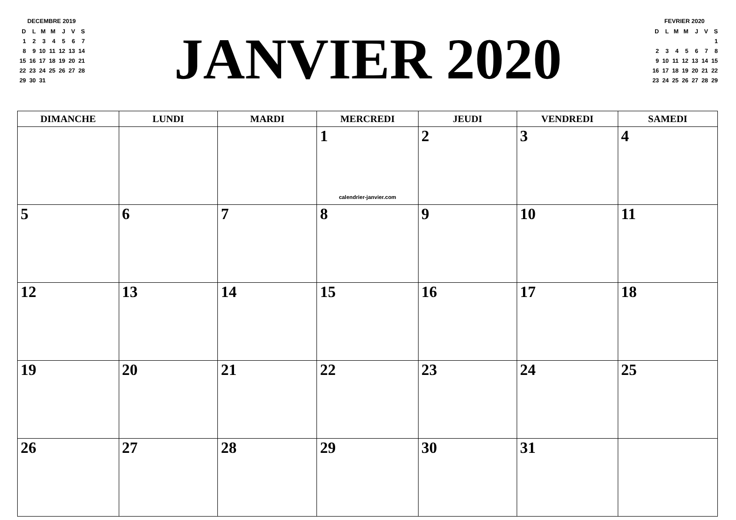DECEMBRE 2019
| D | L | M | M | J | V | S |
| 1 | 2 | 3 | 4 | 5 | 6 | 7 |
| 8 | 9 | 10 | 11 | 12 | 13 | 14 |
| 15 | 16 | 17 | 18 | 19 | 20 | 21 |
| 22 | 23 | 24 | 25 | 26 | 27 | 28 |
| 29 | 30 | 31 | | | | |
JANVIER 2020
FEVRIER 2020
| D | L | M | M | J | V | S |
| | | | | | | 1 |
| 2 | 3 | 4 | 5 | 6 | 7 | 8 |
| 9 | 10 | 11 | 12 | 13 | 14 | 15 |
| 16 | 17 | 18 | 19 | 20 | 21 | 22 |
| 23 | 24 | 25 | 26 | 27 | 28 | 29 |
| DIMANCHE | LUNDI | MARDI | MERCREDI | JEUDI | VENDREDI | SAMEDI |
| --- | --- | --- | --- | --- | --- | --- |
| | | | 1 calendrier-janvier.com | 2 | 3 | 4 |
| 5 | 6 | 7 | 8 | 9 | 10 | 11 |
| 12 | 13 | 14 | 15 | 16 | 17 | 18 |
| 19 | 20 | 21 | 22 | 23 | 24 | 25 |
| 26 | 27 | 28 | 29 | 30 | 31 | |